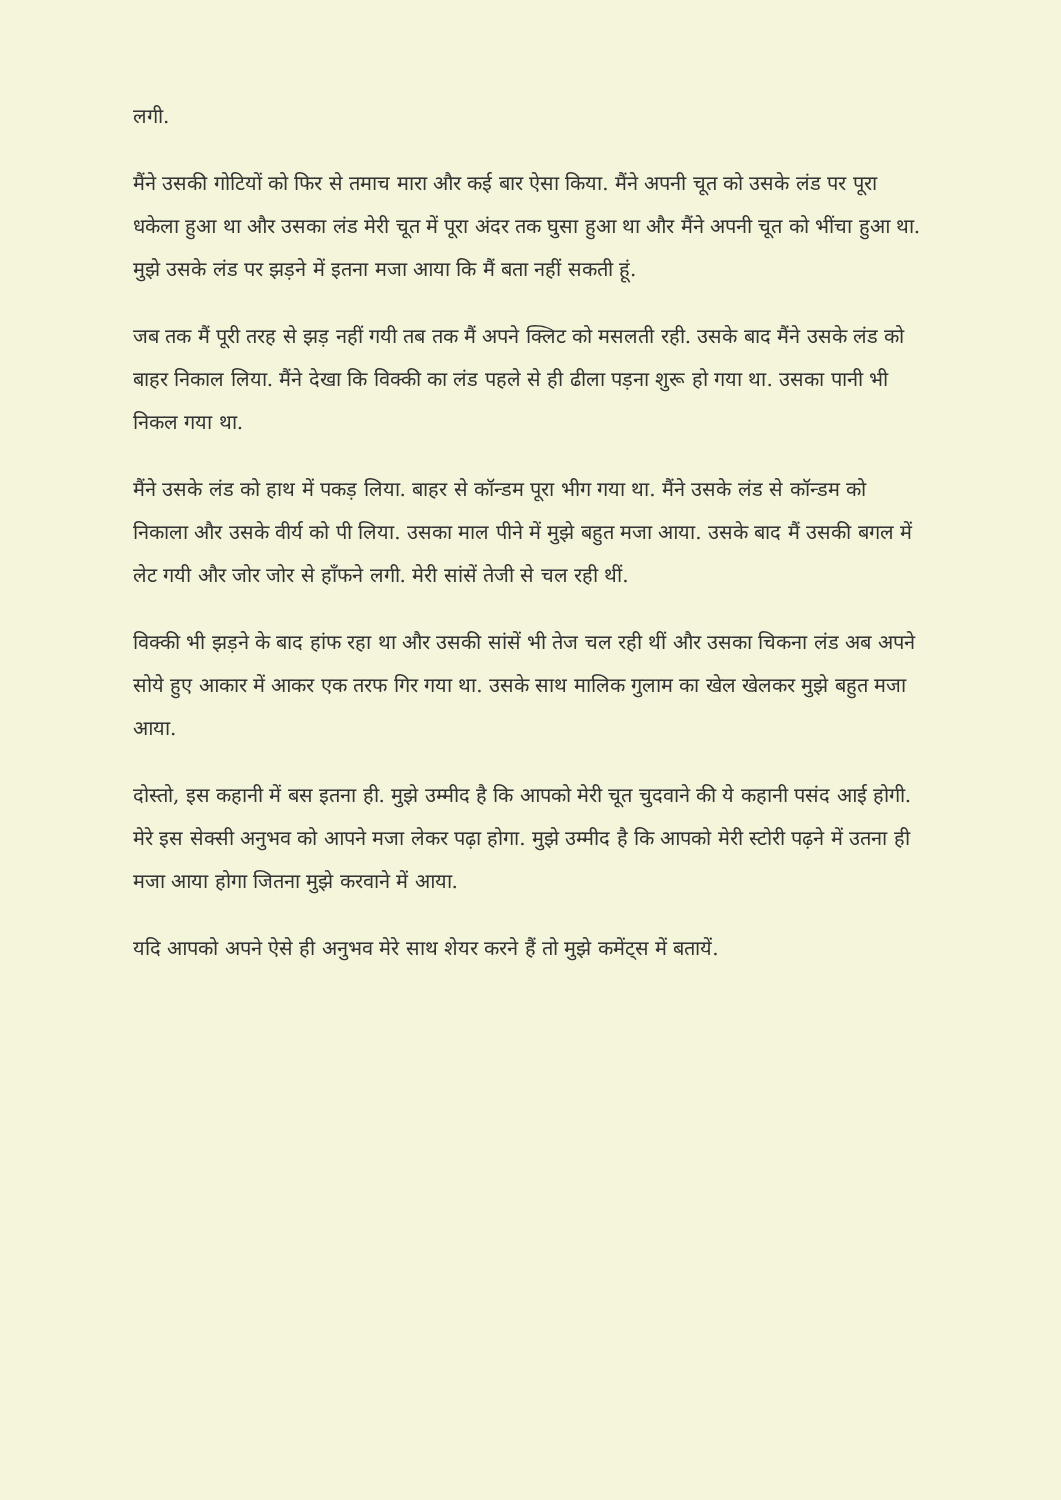लगी.
मैंने उसकी गोटियों को फिर से तमाच मारा और कई बार ऐसा किया. मैंने अपनी चूत को उसके लंड पर पूरा धकेला हुआ था और उसका लंड मेरी चूत में पूरा अंदर तक घुसा हुआ था और मैंने अपनी चूत को भींचा हुआ था. मुझे उसके लंड पर झड़ने में इतना मजा आया कि मैं बता नहीं सकती हूं.
जब तक मैं पूरी तरह से झड़ नहीं गयी तब तक मैं अपने क्लिट को मसलती रही. उसके बाद मैंने उसके लंड को बाहर निकाल लिया. मैंने देखा कि विक्की का लंड पहले से ही ढीला पड़ना शुरू हो गया था. उसका पानी भी निकल गया था.
मैंने उसके लंड को हाथ में पकड़ लिया. बाहर से कॉन्डम पूरा भीग गया था. मैंने उसके लंड से कॉन्डम को निकाला और उसके वीर्य को पी लिया. उसका माल पीने में मुझे बहुत मजा आया. उसके बाद मैं उसकी बगल में लेट गयी और जोर जोर से हाँफने लगी. मेरी सांसें तेजी से चल रही थीं.
विक्की भी झड़ने के बाद हांफ रहा था और उसकी सांसें भी तेज चल रही थीं और उसका चिकना लंड अब अपने सोये हुए आकार में आकर एक तरफ गिर गया था. उसके साथ मालिक गुलाम का खेल खेलकर मुझे बहुत मजा आया.
दोस्तो, इस कहानी में बस इतना ही. मुझे उम्मीद है कि आपको मेरी चूत चुदवाने की ये कहानी पसंद आई होगी. मेरे इस सेक्सी अनुभव को आपने मजा लेकर पढ़ा होगा. मुझे उम्मीद है कि आपको मेरी स्टोरी पढ़ने में उतना ही मजा आया होगा जितना मुझे करवाने में आया.
यदि आपको अपने ऐसे ही अनुभव मेरे साथ शेयर करने हैं तो मुझे कमेंट्स में बतायें.